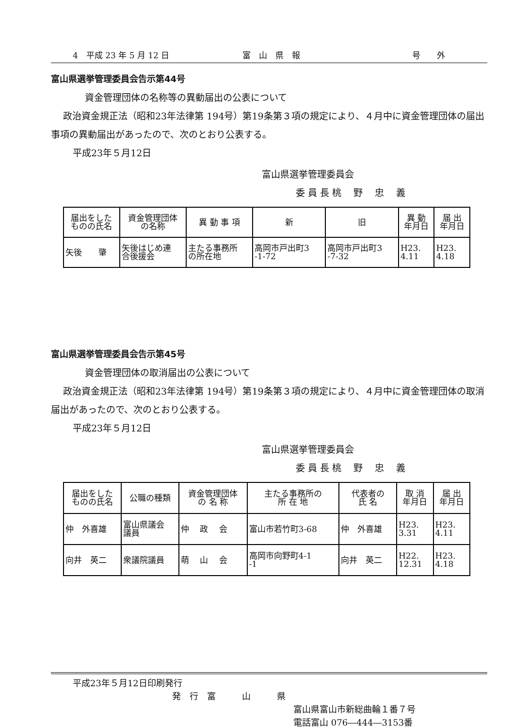4　平成 23 年 5 月 12 日 富　山　県　報 号　　外
富山県選挙管理委員会告示第44号
資金管理団体の名称等の異動届出の公表について
政治資金規正法（昭和23年法律第 194号）第19条第３項の規定により、４月中に資金管理団体の届出事項の異動届出があったので、次のとおり公表する。
平成23年５月12日
富山県選挙管理委員会
委 員 長 桃　 野　 忠　 義
| 届出をした ものの氏名 | 資金管理団体 の名称 | 異 動 事 項 | 新 | 旧 | 異 動 年月日 | 届 出 年月日 |
| --- | --- | --- | --- | --- | --- | --- |
| 矢後 肇 | 矢後はじめ連 合後援会 | 主たる事務所 の所在地 | 高岡市戸出町3 -1-72 | 高岡市戸出町3 -7-32 | H23. 4.11 | H23. 4.18 |
富山県選挙管理委員会告示第45号
資金管理団体の取消届出の公表について
政治資金規正法（昭和23年法律第 194号）第19条第３項の規定により、４月中に資金管理団体の取消届出があったので、次のとおり公表する。
平成23年５月12日
富山県選挙管理委員会
委 員 長 桃　 野　 忠　 義
| 届出をした ものの氏名 | 公職の種類 | 資金管理団体 の 名 称 | 主たる事務所の 所 在 地 | 代表者の 氏 名 | 取 消 年月日 | 届 出 年月日 |
| --- | --- | --- | --- | --- | --- | --- |
| 仲 外喜雄 | 富山県議会 議員 | 仲 政 会 | 富山市若竹町3-68 | 仲 外喜雄 | H23. 3.31 | H23. 4.11 |
| 向井 英二 | 衆議院議員 | 萌 山 会 | 高岡市向野町4-1 -1 | 向井 英二 | H22. 12.31 | H23. 4.18 |
平成23年５月12日印刷発行
発　行　富　　　山　　　県
富山県富山市新総曲輪１番７号
電話富山 076―444―3153番